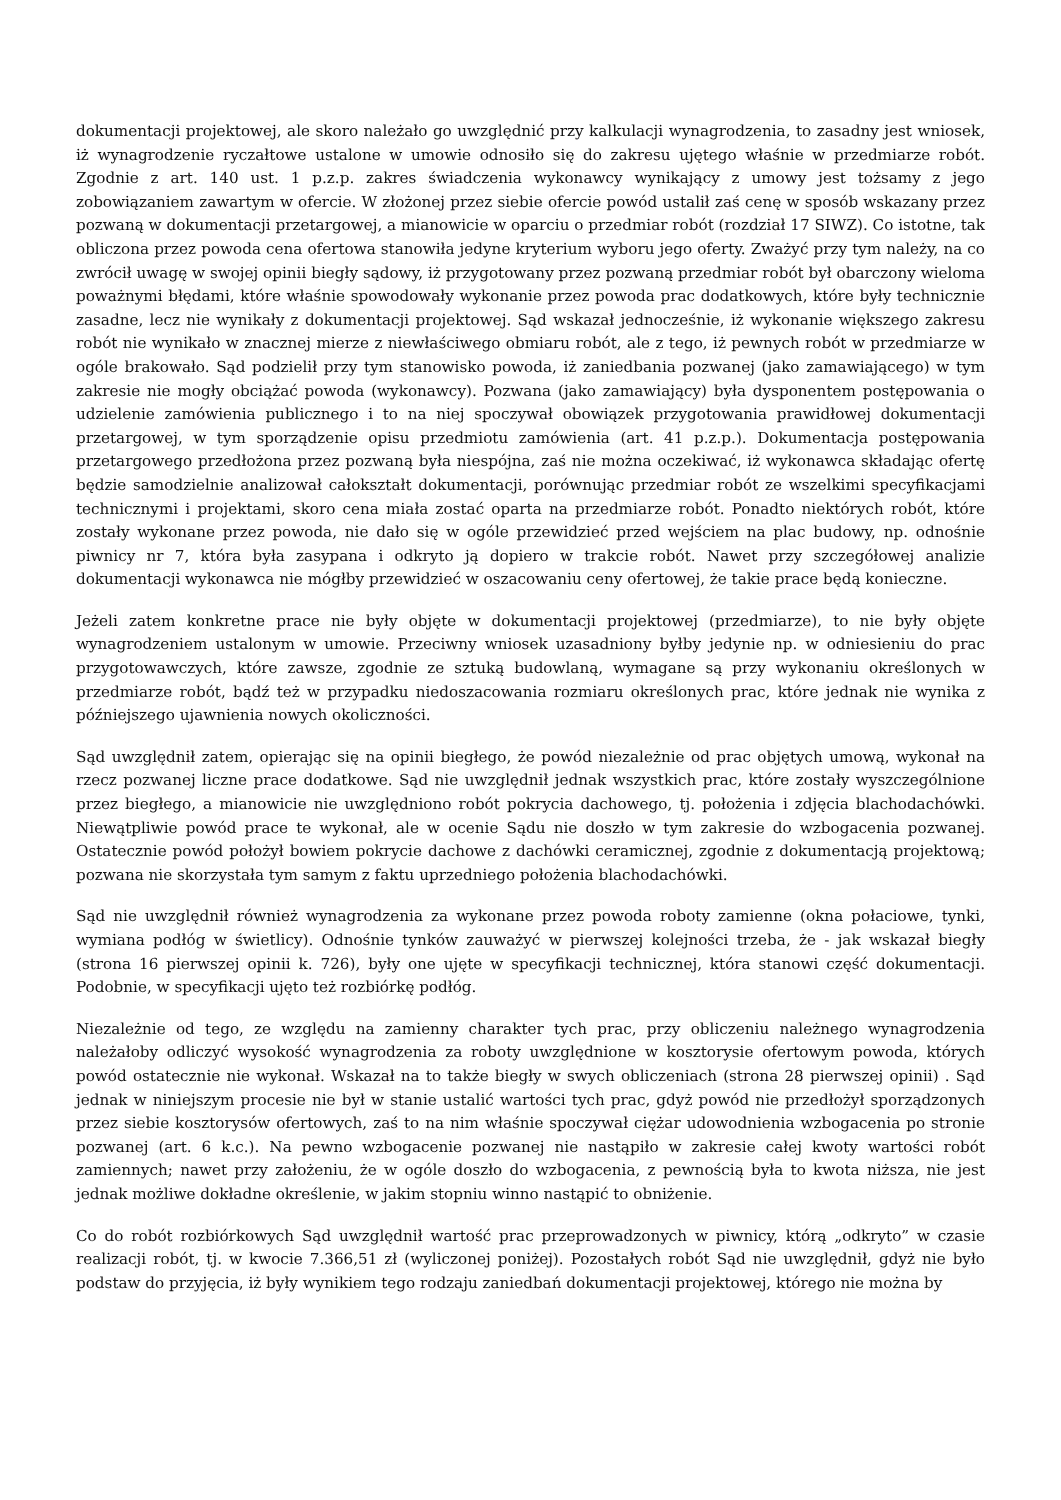dokumentacji projektowej, ale skoro należało go uwzględnić przy kalkulacji wynagrodzenia, to zasadny jest wniosek, iż wynagrodzenie ryczałtowe ustalone w umowie odnosiło się do zakresu ujętego właśnie w przedmiarze robót. Zgodnie z art. 140 ust. 1 p.z.p. zakres świadczenia wykonawcy wynikający z umowy jest tożsamy z jego zobowiązaniem zawartym w ofercie. W złożonej przez siebie ofercie powód ustalił zaś cenę w sposób wskazany przez pozwaną w dokumentacji przetargowej, a mianowicie w oparciu o przedmiar robót (rozdział 17 SIWZ). Co istotne, tak obliczona przez powoda cena ofertowa stanowiła jedyne kryterium wyboru jego oferty. Zważyć przy tym należy, na co zwrócił uwagę w swojej opinii biegły sądowy, iż przygotowany przez pozwaną przedmiar robót był obarczony wieloma poważnymi błędami, które właśnie spowodowały wykonanie przez powoda prac dodatkowych, które były technicznie zasadne, lecz nie wynikały z dokumentacji projektowej. Sąd wskazał jednocześnie, iż wykonanie większego zakresu robót nie wynikało w znacznej mierze z niewłaściwego obmiaru robót, ale z tego, iż pewnych robót w przedmiarze w ogóle brakowało. Sąd podzielił przy tym stanowisko powoda, iż zaniedbania pozwanej (jako zamawiającego) w tym zakresie nie mogły obciążać powoda (wykonawcy). Pozwana (jako zamawiający) była dysponentem postępowania o udzielenie zamówienia publicznego i to na niej spoczywał obowiązek przygotowania prawidłowej dokumentacji przetargowej, w tym sporządzenie opisu przedmiotu zamówienia (art. 41 p.z.p.). Dokumentacja postępowania przetargowego przedłożona przez pozwaną była niespójna, zaś nie można oczekiwać, iż wykonawca składając ofertę będzie samodzielnie analizował całokształt dokumentacji, porównując przedmiar robót ze wszelkimi specyfikacjami technicznymi i projektami, skoro cena miała zostać oparta na przedmiarze robót. Ponadto niektórych robót, które zostały wykonane przez powoda, nie dało się w ogóle przewidzieć przed wejściem na plac budowy, np. odnośnie piwnicy nr 7, która była zasypana i odkryto ją dopiero w trakcie robót. Nawet przy szczegółowej analizie dokumentacji wykonawca nie mógłby przewidzieć w oszacowaniu ceny ofertowej, że takie prace będą konieczne.
Jeżeli zatem konkretne prace nie były objęte w dokumentacji projektowej (przedmiarze), to nie były objęte wynagrodzeniem ustalonym w umowie. Przeciwny wniosek uzasadniony byłby jedynie np. w odniesieniu do prac przygotowawczych, które zawsze, zgodnie ze sztuką budowlaną, wymagane są przy wykonaniu określonych w przedmiarze robót, bądź też w przypadku niedoszacowania rozmiaru określonych prac, które jednak nie wynika z późniejszego ujawnienia nowych okoliczności.
Sąd uwzględnił zatem, opierając się na opinii biegłego, że powód niezależnie od prac objętych umową, wykonał na rzecz pozwanej liczne prace dodatkowe. Sąd nie uwzględnił jednak wszystkich prac, które zostały wyszczególnione przez biegłego, a mianowicie nie uwzględniono robót pokrycia dachowego, tj. położenia i zdjęcia blachodachówki. Niewątpliwie powód prace te wykonał, ale w ocenie Sądu nie doszło w tym zakresie do wzbogacenia pozwanej. Ostatecznie powód położył bowiem pokrycie dachowe z dachówki ceramicznej, zgodnie z dokumentacją projektową; pozwana nie skorzystała tym samym z faktu uprzedniego położenia blachodachówki.
Sąd nie uwzględnił również wynagrodzenia za wykonane przez powoda roboty zamienne (okna połaciowe, tynki, wymiana podłóg w świetlicy). Odnośnie tynków zauważyć w pierwszej kolejności trzeba, że - jak wskazał biegły (strona 16 pierwszej opinii k. 726), były one ujęte w specyfikacji technicznej, która stanowi część dokumentacji. Podobnie, w specyfikacji ujęto też rozbiórkę podłóg.
Niezależnie od tego, ze względu na zamienny charakter tych prac, przy obliczeniu należnego wynagrodzenia należałoby odliczyć wysokość wynagrodzenia za roboty uwzględnione w kosztorysie ofertowym powoda, których powód ostatecznie nie wykonał. Wskazał na to także biegły w swych obliczeniach (strona 28 pierwszej opinii) . Sąd jednak w niniejszym procesie nie był w stanie ustalić wartości tych prac, gdyż powód nie przedłożył sporządzonych przez siebie kosztorysów ofertowych, zaś to na nim właśnie spoczywał ciężar udowodnienia wzbogacenia po stronie pozwanej (art. 6 k.c.). Na pewno wzbogacenie pozwanej nie nastąpiło w zakresie całej kwoty wartości robót zamiennych; nawet przy założeniu, że w ogóle doszło do wzbogacenia, z pewnością była to kwota niższa, nie jest jednak możliwe dokładne określenie, w jakim stopniu winno nastąpić to obniżenie.
Co do robót rozbiórkowych Sąd uwzględnił wartość prac przeprowadzonych w piwnicy, którą „odkryto” w czasie realizacji robót, tj. w kwocie 7.366,51 zł (wyliczonej poniżej). Pozostałych robót Sąd nie uwzględnił, gdyż nie było podstaw do przyjęcia, iż były wynikiem tego rodzaju zaniedbań dokumentacji projektowej, którego nie można by